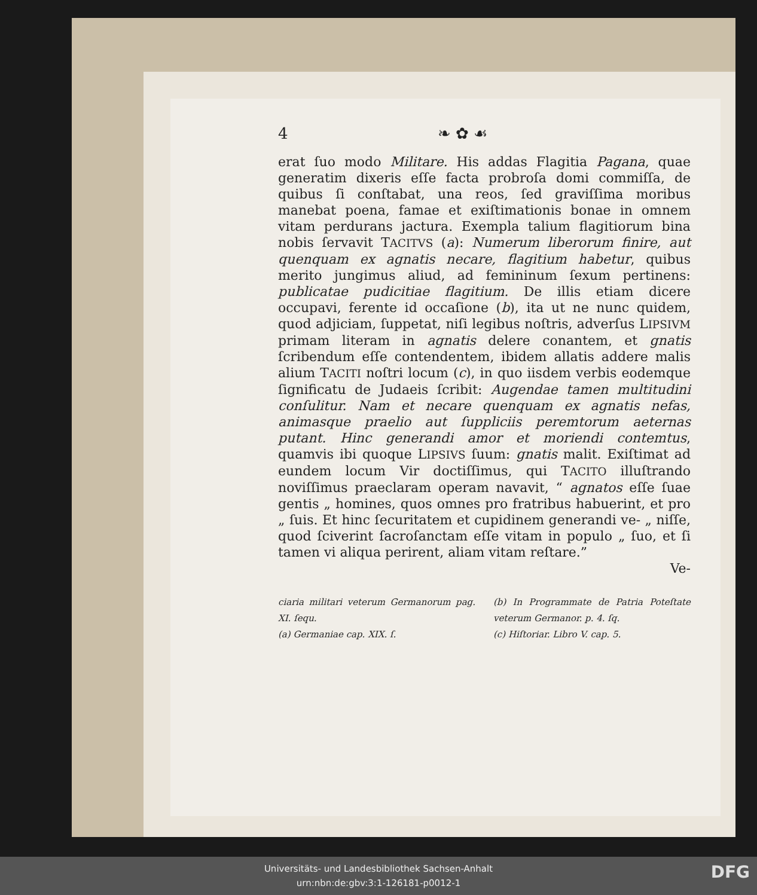4 ❧ ✿ ☙
erat ſuo modo Militare. His addas Flagitia Pagana, quae generatim dixeris eſſe facta probroſa domi commiſſa, de quibus ſi conſtabat, una reos, ſed graviſſima moribus manebat poena, famae et exiſtimationis bonae in omnem vitam perdurans jactura. Exempla talium flagitiorum bina nobis ſervavit TACITVS (a): Numerum liberorum finire, aut quenquam ex agnatis necare, flagitium habetur, quibus merito jungimus aliud, ad femininum ſexum pertinens: publicatae pudicitiae flagitium. De illis etiam dicere occupavi, ferente id occaſione (b), ita ut ne nunc quidem, quod adjiciam, ſuppetat, niſi legibus noſtris, adverſus LIPSIVM primam literam in agnatis delere conantem, et gnatis ſcribendum eſſe contendentem, ibidem allatis addere malis alium TACITI noſtri locum (c), in quo iisdem verbis eodemque ſignificatu de Judaeis ſcribit: Augendae tamen multitudini conſulitur. Nam et necare quenquam ex agnatis nefas, animasque praelio aut ſuppliciis peremtorum aeternas putant. Hinc generandi amor et moriendi contemtus, quamvis ibi quoque LIPSIVS ſuum: gnatis malit. Exiſtimat ad eundem locum Vir doctiſſimus, qui TACITO illuſtrando noviſſimus praeclaram operam navavit, “ agnatos eſſe ſuae gentis „ homines, quos omnes pro fratribus habuerint, et pro „ ſuis. Et hinc ſecuritatem et cupidinem generandi ve- „ niſſe, quod ſciverint ſacroſanctam eſſe vitam in populo „ ſuo, et ſi tamen vi aliqua perirent, aliam vitam reſtare.”
Ve-
ciaria militari veterum Germanorum pag. XI. ſequ.
(a) Germaniae cap. XIX. ſ.
(b) In Programmate de Patria Poteſtate veterum Germanor. p. 4. ſq.
(c) Hiſtoriar. Libro V. cap. 5.
Universitäts- und Landesbibliothek Sachsen-Anhalt
urn:nbn:de:gbv:3:1-126181-p0012-1
DFG